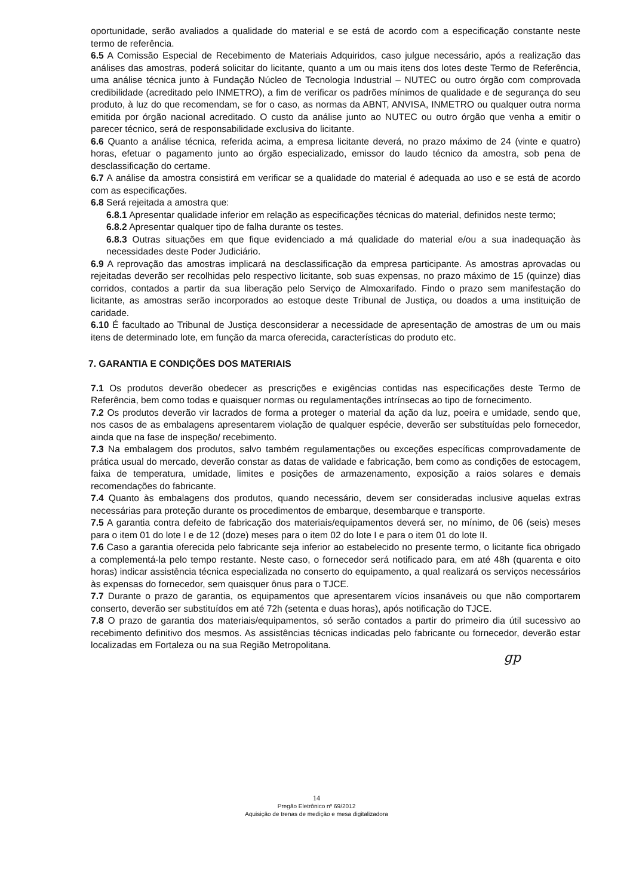oportunidade, serão avaliados a qualidade do material e se está de acordo com a especificação constante neste termo de referência.
6.5 A Comissão Especial de Recebimento de Materiais Adquiridos, caso julgue necessário, após a realização das análises das amostras, poderá solicitar do licitante, quanto a um ou mais itens dos lotes deste Termo de Referência, uma análise técnica junto à Fundação Núcleo de Tecnologia Industrial – NUTEC ou outro órgão com comprovada credibilidade (acreditado pelo INMETRO), a fim de verificar os padrões mínimos de qualidade e de segurança do seu produto, à luz do que recomendam, se for o caso, as normas da ABNT, ANVISA, INMETRO ou qualquer outra norma emitida por órgão nacional acreditado. O custo da análise junto ao NUTEC ou outro órgão que venha a emitir o parecer técnico, será de responsabilidade exclusiva do licitante.
6.6 Quanto a análise técnica, referida acima, a empresa licitante deverá, no prazo máximo de 24 (vinte e quatro) horas, efetuar o pagamento junto ao órgão especializado, emissor do laudo técnico da amostra, sob pena de desclassificação do certame.
6.7 A análise da amostra consistirá em verificar se a qualidade do material é adequada ao uso e se está de acordo com as especificações.
6.8 Será rejeitada a amostra que:
6.8.1 Apresentar qualidade inferior em relação as especificações técnicas do material, definidos neste termo;
6.8.2 Apresentar qualquer tipo de falha durante os testes.
6.8.3 Outras situações em que fique evidenciado a má qualidade do material e/ou a sua inadequação às necessidades deste Poder Judiciário.
6.9 A reprovação das amostras implicará na desclassificação da empresa participante. As amostras aprovadas ou rejeitadas deverão ser recolhidas pelo respectivo licitante, sob suas expensas, no prazo máximo de 15 (quinze) dias corridos, contados a partir da sua liberação pelo Serviço de Almoxarifado. Findo o prazo sem manifestação do licitante, as amostras serão incorporados ao estoque deste Tribunal de Justiça, ou doados a uma instituição de caridade.
6.10 É facultado ao Tribunal de Justiça desconsiderar a necessidade de apresentação de amostras de um ou mais itens de determinado lote, em função da marca oferecida, características do produto etc.
7. GARANTIA E CONDIÇÕES DOS MATERIAIS
7.1 Os produtos deverão obedecer as prescrições e exigências contidas nas especificações deste Termo de Referência, bem como todas e quaisquer normas ou regulamentações intrínsecas ao tipo de fornecimento.
7.2 Os produtos deverão vir lacrados de forma a proteger o material da ação da luz, poeira e umidade, sendo que, nos casos de as embalagens apresentarem violação de qualquer espécie, deverão ser substituídas pelo fornecedor, ainda que na fase de inspeção/ recebimento.
7.3 Na embalagem dos produtos, salvo também regulamentações ou exceções específicas comprovadamente de prática usual do mercado, deverão constar as datas de validade e fabricação, bem como as condições de estocagem, faixa de temperatura, umidade, limites e posições de armazenamento, exposição a raios solares e demais recomendações do fabricante.
7.4 Quanto às embalagens dos produtos, quando necessário, devem ser consideradas inclusive aquelas extras necessárias para proteção durante os procedimentos de embarque, desembarque e transporte.
7.5 A garantia contra defeito de fabricação dos materiais/equipamentos deverá ser, no mínimo, de 06 (seis) meses para o item 01 do lote I e de 12 (doze) meses para o item 02 do lote I e para o item 01 do lote II.
7.6 Caso a garantia oferecida pelo fabricante seja inferior ao estabelecido no presente termo, o licitante fica obrigado a complementá-la pelo tempo restante. Neste caso, o fornecedor será notificado para, em até 48h (quarenta e oito horas) indicar assistência técnica especializada no conserto do equipamento, a qual realizará os serviços necessários às expensas do fornecedor, sem quaisquer ônus para o TJCE.
7.7 Durante o prazo de garantia, os equipamentos que apresentarem vícios insanáveis ou que não comportarem conserto, deverão ser substituídos em até 72h (setenta e duas horas), após notificação do TJCE.
7.8 O prazo de garantia dos materiais/equipamentos, só serão contados a partir do primeiro dia útil sucessivo ao recebimento definitivo dos mesmos. As assistências técnicas indicadas pelo fabricante ou fornecedor, deverão estar localizadas em Fortaleza ou na sua Região Metropolitana.
gp
14
Pregão Eletrônico nº 69/2012
Aquisição de trenas de medição e mesa digitalizadora